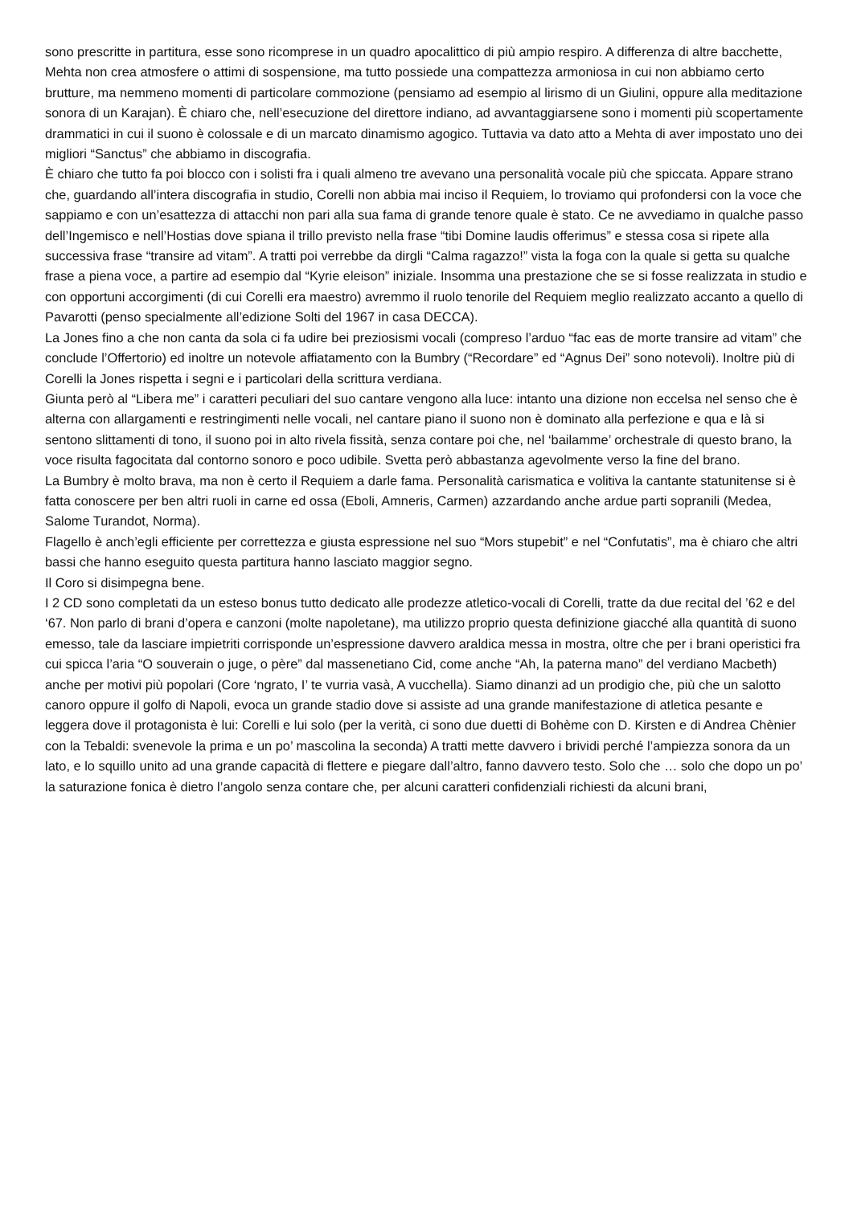sono prescritte in partitura, esse sono ricomprese in un quadro apocalittico di più ampio respiro. A differenza di altre bacchette, Mehta non crea atmosfere o attimi di sospensione, ma tutto possiede una compattezza armoniosa in cui non abbiamo certo brutture, ma nemmeno momenti di particolare commozione (pensiamo ad esempio al lirismo di un Giulini, oppure alla meditazione sonora di un Karajan). È chiaro che, nell’esecuzione del direttore indiano, ad avvantaggiarsene sono i momenti più scopertamente drammatici in cui il suono è colossale e di un marcato dinamismo agogico. Tuttavia va dato atto a Mehta di aver impostato uno dei migliori “Sanctus” che abbiamo in discografia.
È chiaro che tutto fa poi blocco con i solisti fra i quali almeno tre avevano una personalità vocale più che spiccata. Appare strano che, guardando all’intera discografia in studio, Corelli non abbia mai inciso il Requiem, lo troviamo qui profondersi con la voce che sappiamo e con un’esattezza di attacchi non pari alla sua fama di grande tenore quale è stato. Ce ne avvediamo in qualche passo dell’Ingemisco e nell’Hostias dove spiana il trillo previsto nella frase “tibi Domine laudis offerimus” e stessa cosa si ripete alla successiva frase “transire ad vitam”. A tratti poi verrebbe da dirgli “Calma ragazzo!” vista la foga con la quale si getta su qualche frase a piena voce, a partire ad esempio dal “Kyrie eleison” iniziale. Insomma una prestazione che se si fosse realizzata in studio e con opportuni accorgimenti (di cui Corelli era maestro) avremmo il ruolo tenorile del Requiem meglio realizzato accanto a quello di Pavarotti (penso specialmente all’edizione Solti del 1967 in casa DECCA).
La Jones fino a che non canta da sola ci fa udire bei preziosismi vocali (compreso l’arduo “fac eas de morte transire ad vitam” che conclude l’Offertorio) ed inoltre un notevole affiatamento con la Bumbry (“Recordare” ed “Agnus Dei” sono notevoli). Inoltre più di Corelli la Jones rispetta i segni e i particolari della scrittura verdiana.
Giunta però al “Libera me” i caratteri peculiari del suo cantare vengono alla luce: intanto una dizione non eccelsa nel senso che è alterna con allargamenti e restringimenti nelle vocali, nel cantare piano il suono non è dominato alla perfezione e qua e là si sentono slittamenti di tono, il suono poi in alto rivela fissità, senza contare poi che, nel ‘bailamme’ orchestrale di questo brano, la voce risulta fagocitata dal contorno sonoro e poco udibile. Svetta però abbastanza agevolmente verso la fine del brano.
La Bumbry è molto brava, ma non è certo il Requiem a darle fama. Personalità carismatica e volitiva la cantante statunitense si è fatta conoscere per ben altri ruoli in carne ed ossa (Eboli, Amneris, Carmen) azzardando anche ardue parti sopranili (Medea, Salome Turandot, Norma).
Flagello è anch’egli efficiente per correttezza e giusta espressione nel suo “Mors stupebit” e nel “Confutatis”, ma è chiaro che altri bassi che hanno eseguito questa partitura hanno lasciato maggior segno.
Il Coro si disimpegna bene.
I 2 CD sono completati da un esteso bonus tutto dedicato alle prodezze atletico-vocali di Corelli, tratte da due recital del ’62 e del ‘67. Non parlo di brani d’opera e canzoni (molte napoletane), ma utilizzo proprio questa definizione giacché alla quantità di suono emesso, tale da lasciare impietriti corrisponde un’espressione davvero araldica messa in mostra, oltre che per i brani operistici fra cui spicca l’aria “O souverain o juge, o père” dal massenetiano Cid, come anche “Ah, la paterna mano” del verdiano Macbeth) anche per motivi più popolari (Core ‘ngrato, I’ te vurria vasà, A vucchella). Siamo dinanzi ad un prodigio che, più che un salotto canoro oppure il golfo di Napoli, evoca un grande stadio dove si assiste ad una grande manifestazione di atletica pesante e leggera dove il protagonista è lui: Corelli e lui solo (per la verità, ci sono due duetti di Bohème con D. Kirsten e di Andrea Chènier con la Tebaldi: svenevole la prima e un po’ mascolina la seconda) A tratti mette davvero i brividi perché l’ampiezza sonora da un lato, e lo squillo unito ad una grande capacità di flettere e piegare dall’altro, fanno davvero testo. Solo che … solo che dopo un po’ la saturazione fonica è dietro l’angolo senza contare che, per alcuni caratteri confidenziali richiesti da alcuni brani,